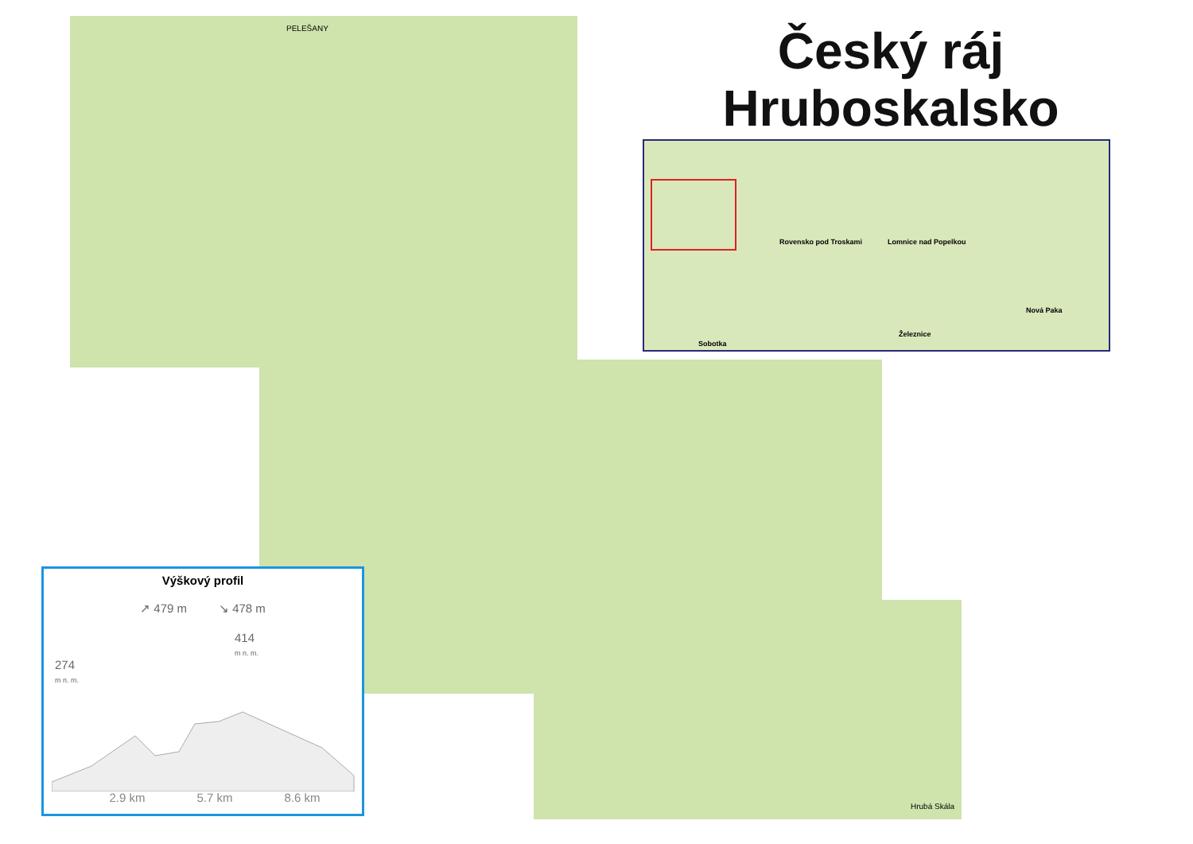PELEŠANY
Hrubá Skála
Český ráj Hruboskalsko
Rovensko pod Troskami Lomnice nad Popelkou
Nová Paka
Železnice
Sobotka
Výškový profil
↗ 479 m ↘ 478 m
414
m n. m.
274
m n. m.
2.9 km 5.7 km 8.6 km